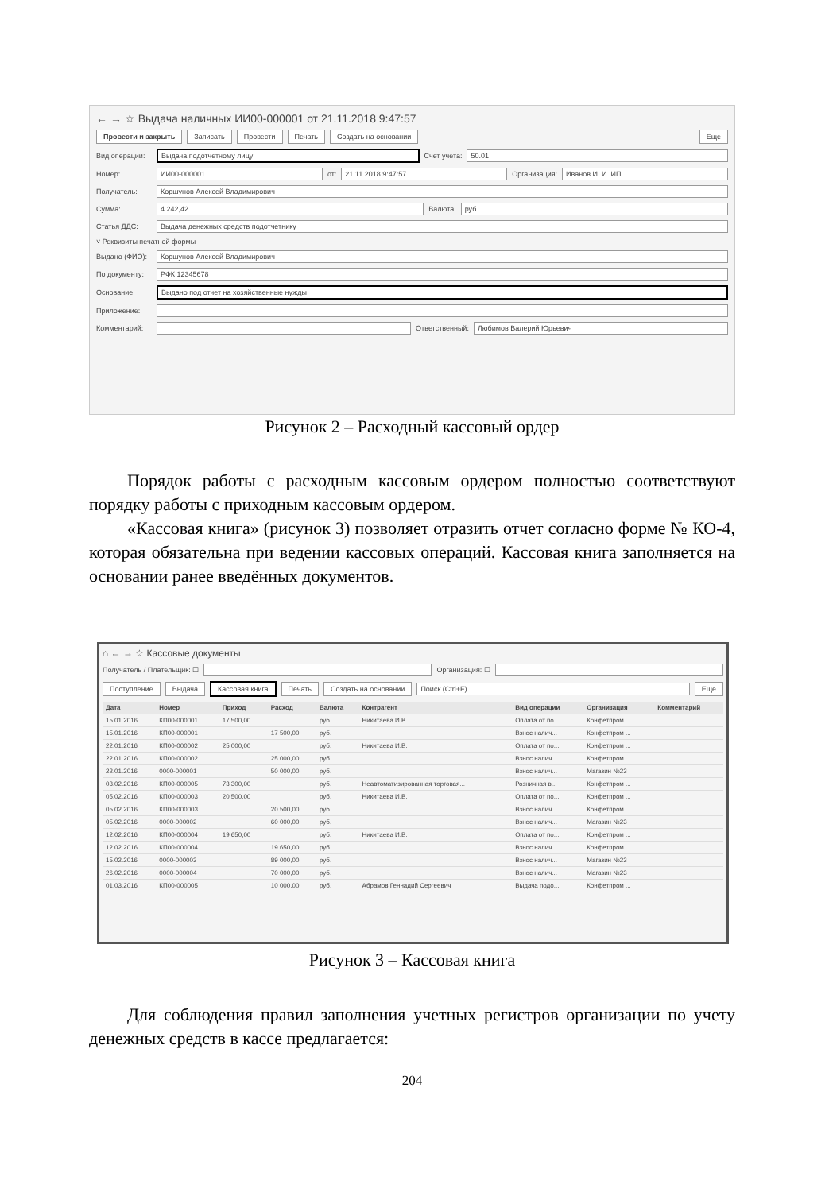← → ☆ Выдача наличных ИИ00-000001 от 21.11.2018 9:47:57
Провести и закрыть Записать Провести Печать Создать на основании Еще
Вид операции: Выдача подотчетному лицу Счет учета: 50.01
Номер: ИИ00-000001 от: 21.11.2018 9:47:57 Организация: Иванов И. И. ИП
Получатель: Коршунов Алексей Владимирович
Сумма: 4 242,42 Валюта: руб.
Статья ДДС: Выдача денежных средств подотчетнику
˅ Реквизиты печатной формы
Выдано (ФИО): Коршунов Алексей Владимирович
По документу: РФК 12345678
Основание: Выдано под отчет на хозяйственные нужды
Приложение:
Комментарий: Ответственный: Любимов Валерий Юрьевич
Рисунок 2 – Расходный кассовый ордер
Порядок работы с расходным кассовым ордером полностью соответствуют порядку работы с приходным кассовым ордером.
«Кассовая книга» (рисунок 3) позволяет отразить отчет согласно форме № КО-4, которая обязательна при ведении кассовых операций. Кассовая книга заполняется на основании ранее введённых документов.
⌂ ← → ☆ Кассовые документы
Получатель / Плательщик: ☐ Организация: ☐
Поступление Выдача Кассовая книга Печать Создать на основании Поиск (Ctrl+F) Еще
| Дата | Номер | Приход | Расход | Валюта | Контрагент | Вид операции | Организация | Комментарий |
| --- | --- | --- | --- | --- | --- | --- | --- | --- |
| 15.01.2016 | КП00-000001 | 17 500,00 | | руб. | Никитаева И.В. | Оплата от по... | Конфетпром ... | |
| 15.01.2016 | КП00-000001 | | 17 500,00 | руб. | | Взнос налич... | Конфетпром ... | |
| 22.01.2016 | КП00-000002 | 25 000,00 | | руб. | Никитаева И.В. | Оплата от по... | Конфетпром ... | |
| 22.01.2016 | КП00-000002 | | 25 000,00 | руб. | | Взнос налич... | Конфетпром ... | |
| 22.01.2016 | 0000-000001 | | 50 000,00 | руб. | | Взнос налич... | Магазин №23 | |
| 03.02.2016 | КП00-000005 | 73 300,00 | | руб. | Неавтоматизированная торговая... | Розничная в... | Конфетпром ... | |
| 05.02.2016 | КП00-000003 | 20 500,00 | | руб. | Никитаева И.В. | Оплата от по... | Конфетпром ... | |
| 05.02.2016 | КП00-000003 | | 20 500,00 | руб. | | Взнос налич... | Конфетпром ... | |
| 05.02.2016 | 0000-000002 | | 60 000,00 | руб. | | Взнос налич... | Магазин №23 | |
| 12.02.2016 | КП00-000004 | 19 650,00 | | руб. | Никитаева И.В. | Оплата от по... | Конфетпром ... | |
| 12.02.2016 | КП00-000004 | | 19 650,00 | руб. | | Взнос налич... | Конфетпром ... | |
| 15.02.2016 | 0000-000003 | | 89 000,00 | руб. | | Взнос налич... | Магазин №23 | |
| 26.02.2016 | 0000-000004 | | 70 000,00 | руб. | | Взнос налич... | Магазин №23 | |
| 01.03.2016 | КП00-000005 | | 10 000,00 | руб. | Абрамов Геннадий Сергеевич | Выдача подо... | Конфетпром ... | |
Рисунок 3 – Кассовая книга
Для соблюдения правил заполнения учетных регистров организации по учету денежных средств в кассе предлагается:
204